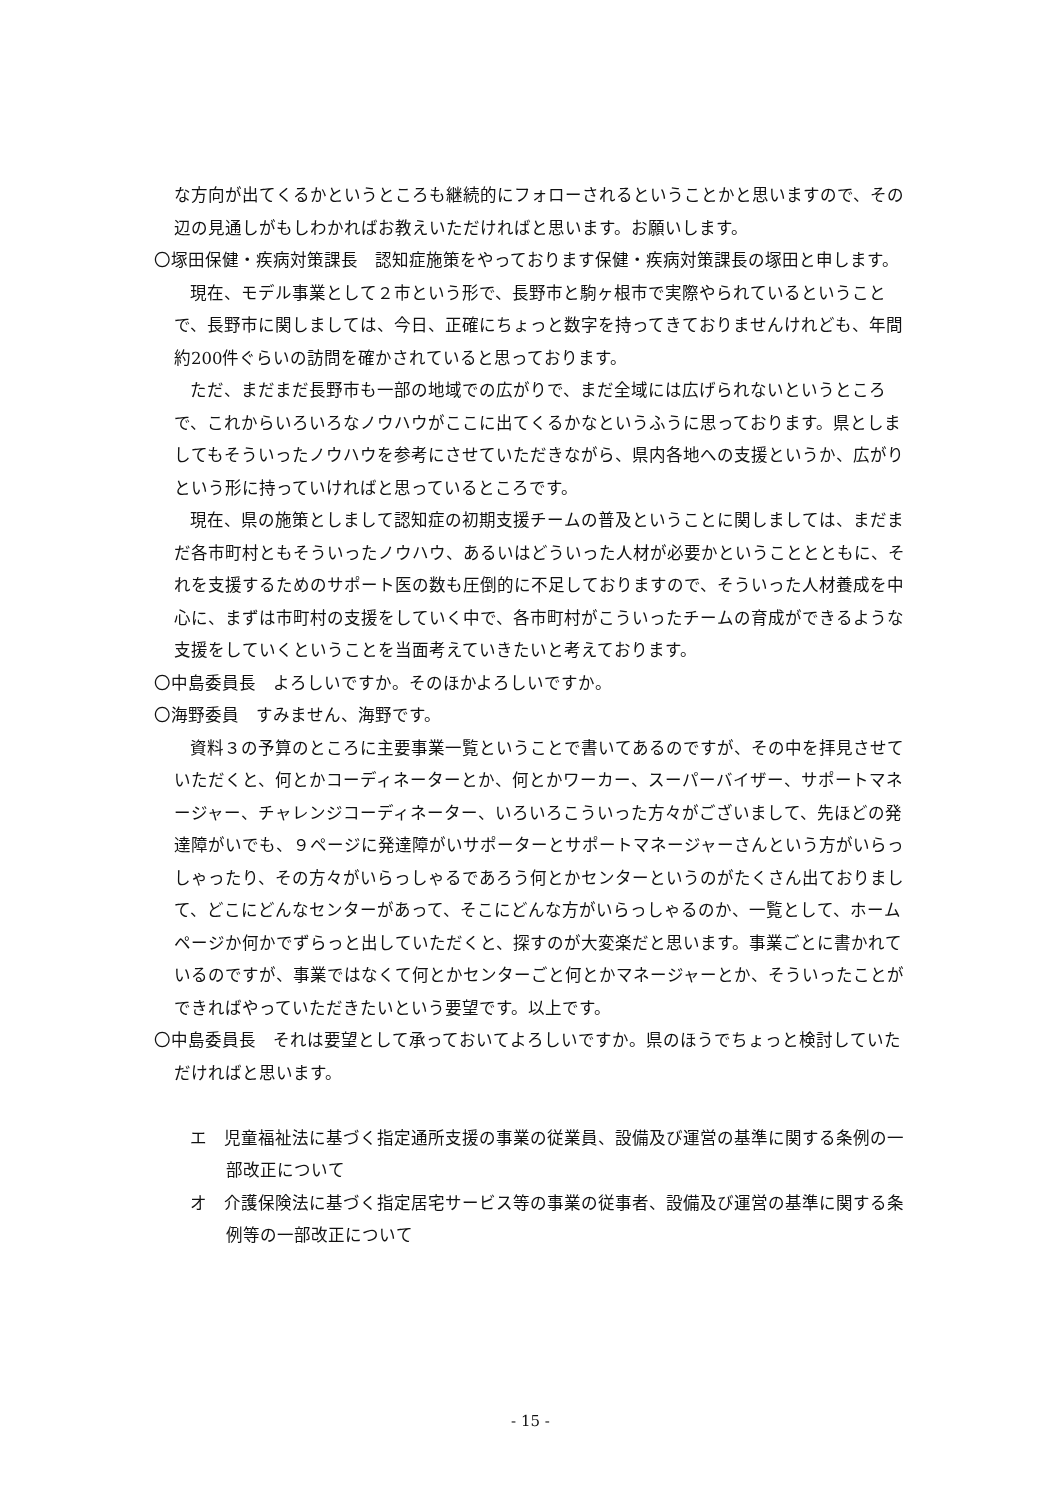な方向が出てくるかというところも継続的にフォローされるということかと思いますので、その辺の見通しがもしわかればお教えいただければと思います。お願いします。
〇塚田保健・疾病対策課長　認知症施策をやっております保健・疾病対策課長の塚田と申します。
現在、モデル事業として２市という形で、長野市と駒ヶ根市で実際やられているということで、長野市に関しましては、今日、正確にちょっと数字を持ってきておりませんけれども、年間約200件ぐらいの訪問を確かされていると思っております。
ただ、まだまだ長野市も一部の地域での広がりで、まだ全域には広げられないというところで、これからいろいろなノウハウがここに出てくるかなというふうに思っております。県としましてもそういったノウハウを参考にさせていただきながら、県内各地への支援というか、広がりという形に持っていければと思っているところです。
現在、県の施策としまして認知症の初期支援チームの普及ということに関しましては、まだまだ各市町村ともそういったノウハウ、あるいはどういった人材が必要かということとともに、それを支援するためのサポート医の数も圧倒的に不足しておりますので、そういった人材養成を中心に、まずは市町村の支援をしていく中で、各市町村がこういったチームの育成ができるような支援をしていくということを当面考えていきたいと考えております。
〇中島委員長　よろしいですか。そのほかよろしいですか。
〇海野委員　すみません、海野です。
資料３の予算のところに主要事業一覧ということで書いてあるのですが、その中を拝見させていただくと、何とかコーディネーターとか、何とかワーカー、スーパーバイザー、サポートマネージャー、チャレンジコーディネーター、いろいろこういった方々がございまして、先ほどの発達障がいでも、９ページに発達障がいサポーターとサポートマネージャーさんという方がいらっしゃったり、その方々がいらっしゃるであろう何とかセンターというのがたくさん出ておりまして、どこにどんなセンターがあって、そこにどんな方がいらっしゃるのか、一覧として、ホームページか何かでずらっと出していただくと、探すのが大変楽だと思います。事業ごとに書かれているのですが、事業ではなくて何とかセンターごと何とかマネージャーとか、そういったことができればやっていただきたいという要望です。以上です。
〇中島委員長　それは要望として承っておいてよろしいですか。県のほうでちょっと検討していただければと思います。
エ　児童福祉法に基づく指定通所支援の事業の従業員、設備及び運営の基準に関する条例の一部改正について
オ　介護保険法に基づく指定居宅サービス等の事業の従事者、設備及び運営の基準に関する条例等の一部改正について
- 15 -